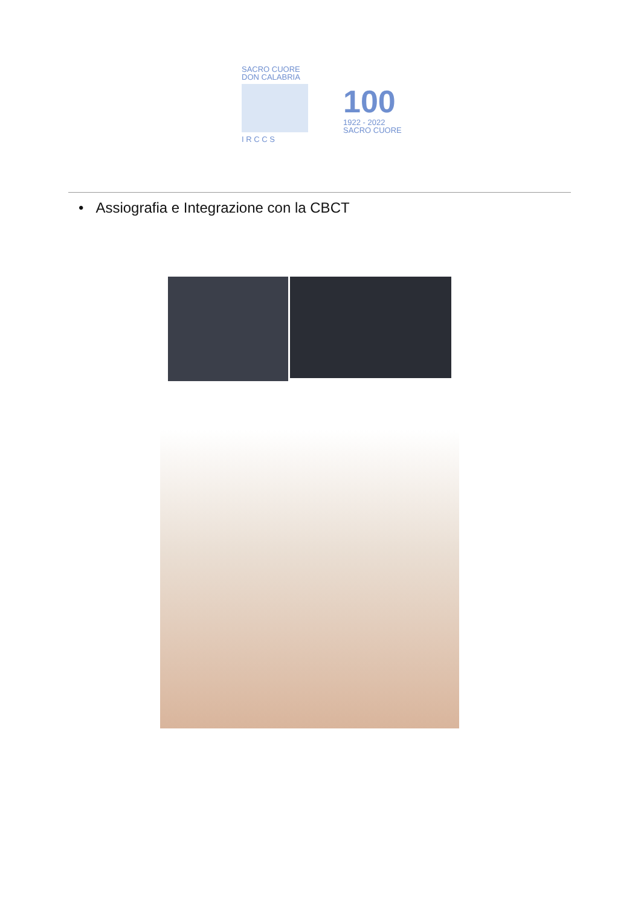SACRO CUORE
DON CALABRIA
I R C C S
100
1922 - 2022
SACRO CUORE
• Assiografia e Integrazione con la CBCT